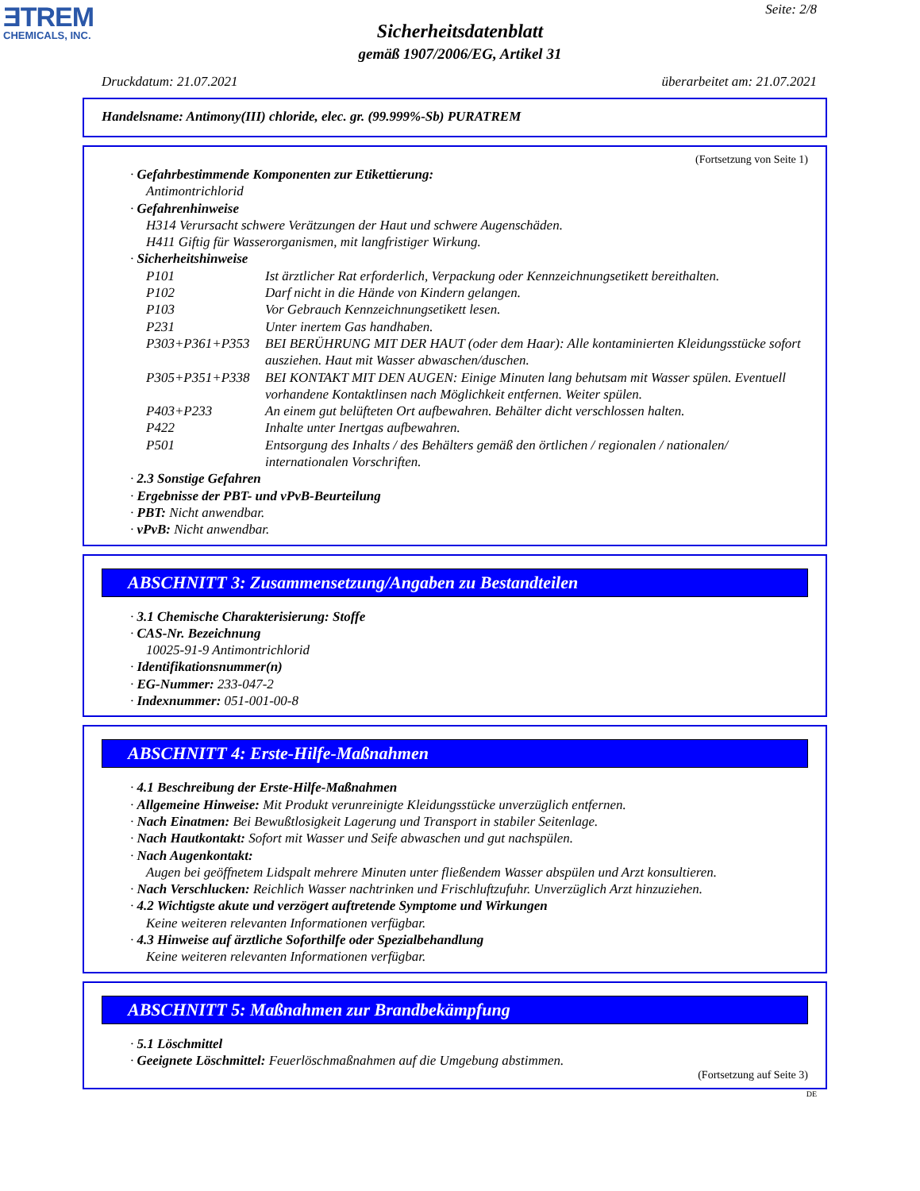ƎTREM
CHEMICALS, INC.
Seite: 2/8
Sicherheitsdatenblatt
gemäß 1907/2006/EG, Artikel 31
Druckdatum: 21.07.2021 überarbeitet am: 21.07.2021
Handelsname: Antimony(III) chloride, elec. gr. (99.999%-Sb) PURATREM
(Fortsetzung von Seite 1)
· Gefahrbestimmende Komponenten zur Etikettierung:
Antimontrichlorid
· Gefahrenhinweise
H314 Verursacht schwere Verätzungen der Haut und schwere Augenschäden.
H411 Giftig für Wasserorganismen, mit langfristiger Wirkung.
· Sicherheitshinweise
P101 Ist ärztlicher Rat erforderlich, Verpackung oder Kennzeichnungsetikett bereithalten.
P102 Darf nicht in die Hände von Kindern gelangen.
P103 Vor Gebrauch Kennzeichnungsetikett lesen.
P231 Unter inertem Gas handhaben.
P303+P361+P353 BEI BERÜHRUNG MIT DER HAUT (oder dem Haar): Alle kontaminierten Kleidungsstücke sofort ausziehen. Haut mit Wasser abwaschen/duschen.
P305+P351+P338 BEI KONTAKT MIT DEN AUGEN: Einige Minuten lang behutsam mit Wasser spülen. Eventuell vorhandene Kontaktlinsen nach Möglichkeit entfernen. Weiter spülen.
P403+P233 An einem gut belüfteten Ort aufbewahren. Behälter dicht verschlossen halten.
P422 Inhalte unter Inertgas aufbewahren.
P501 Entsorgung des Inhalts / des Behälters gemäß den örtlichen / regionalen / nationalen/ internationalen Vorschriften.
· 2.3 Sonstige Gefahren
· Ergebnisse der PBT- und vPvB-Beurteilung
· PBT: Nicht anwendbar.
· vPvB: Nicht anwendbar.
ABSCHNITT 3: Zusammensetzung/Angaben zu Bestandteilen
· 3.1 Chemische Charakterisierung: Stoffe
· CAS-Nr. Bezeichnung
10025-91-9 Antimontrichlorid
· Identifikationsnummer(n)
· EG-Nummer: 233-047-2
· Indexnummer: 051-001-00-8
ABSCHNITT 4: Erste-Hilfe-Maßnahmen
· 4.1 Beschreibung der Erste-Hilfe-Maßnahmen
· Allgemeine Hinweise: Mit Produkt verunreinigte Kleidungsstücke unverzüglich entfernen.
· Nach Einatmen: Bei Bewußtlosigkeit Lagerung und Transport in stabiler Seitenlage.
· Nach Hautkontakt: Sofort mit Wasser und Seife abwaschen und gut nachspülen.
· Nach Augenkontakt:
Augen bei geöffnetem Lidspalt mehrere Minuten unter fließendem Wasser abspülen und Arzt konsultieren.
· Nach Verschlucken: Reichlich Wasser nachtrinken und Frischluftzufuhr. Unverzüglich Arzt hinzuziehen.
· 4.2 Wichtigste akute und verzögert auftretende Symptome und Wirkungen
Keine weiteren relevanten Informationen verfügbar.
· 4.3 Hinweise auf ärztliche Soforthilfe oder Spezialbehandlung
Keine weiteren relevanten Informationen verfügbar.
ABSCHNITT 5: Maßnahmen zur Brandbekämpfung
· 5.1 Löschmittel
· Geeignete Löschmittel: Feuerlöschmaßnahmen auf die Umgebung abstimmen.
(Fortsetzung auf Seite 3)
DE